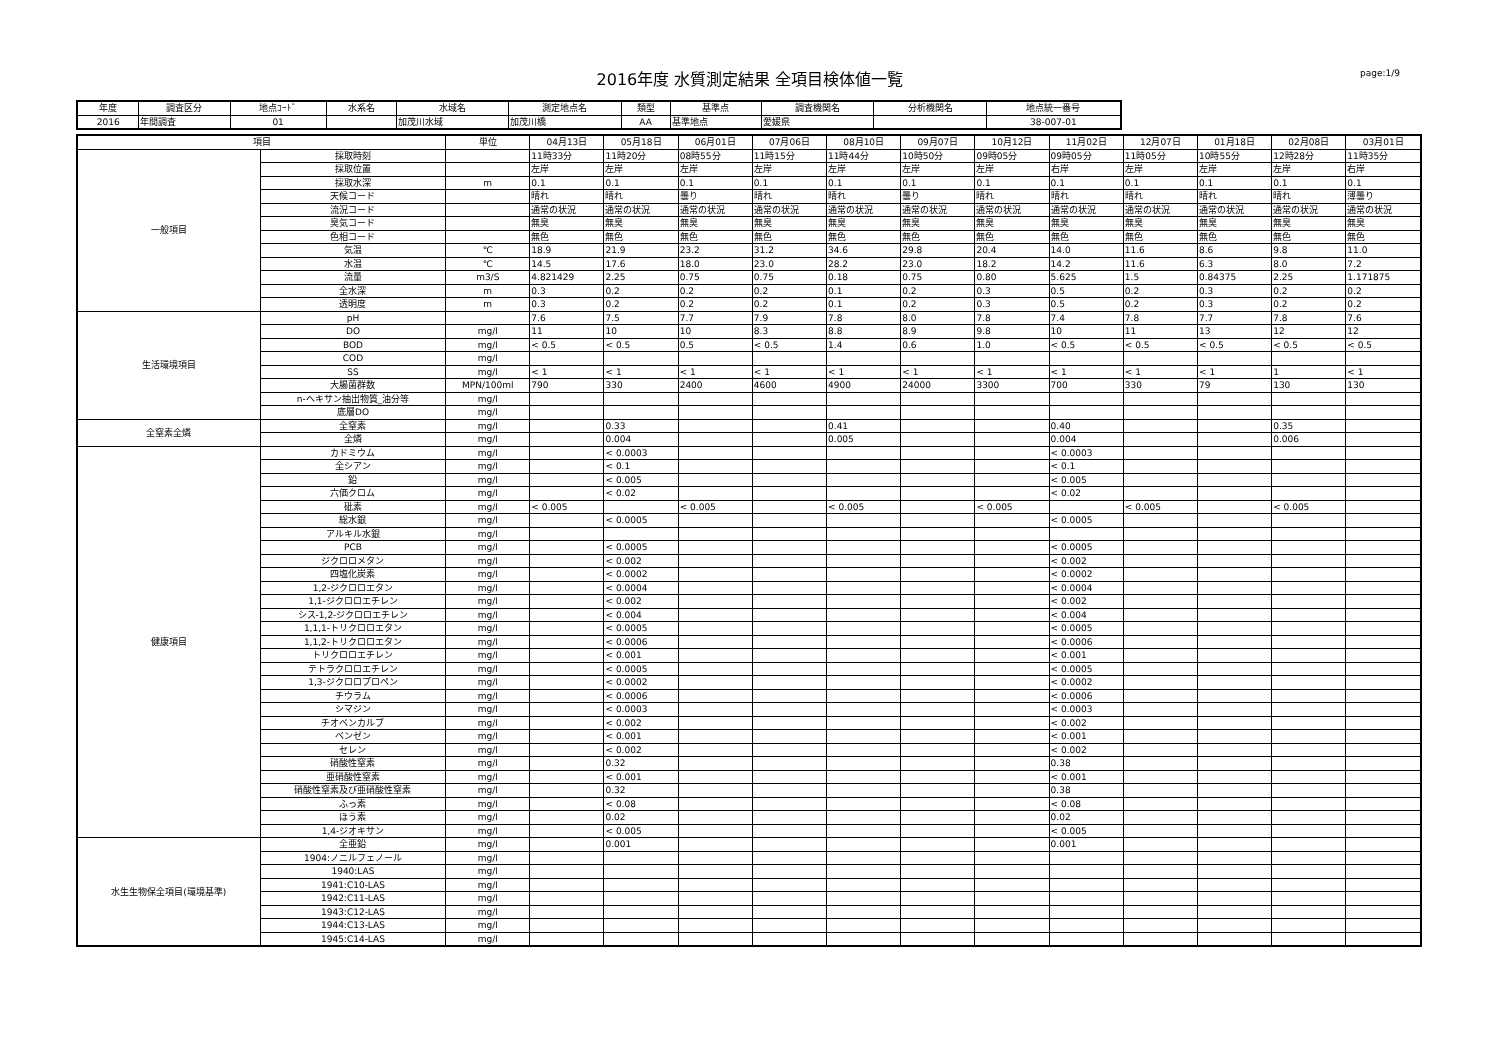2016年度 水質測定結果 全項目検体値一覧
page:1/9
| 年度 | 調査区分 | 地点ｺｰﾄﾞ | 水系名 | 水域名 | 測定地点名 | 類型 | 基準点 | 調査機関名 | 分析機関名 | 地点統一番号 |
| --- | --- | --- | --- | --- | --- | --- | --- | --- | --- | --- |
| 2016 | 年間調査 | 01 | | 加茂川水域 | 加茂川橋 | AA | 基準地点 | 愛媛県 | | 38-007-01 |
| 項目 | | 単位 | 04月13日 | 05月18日 | 06月01日 | 07月06日 | 08月10日 | 09月07日 | 10月12日 | 11月02日 | 12月07日 | 01月18日 | 02月08日 | 03月01日 |
| --- | --- | --- | --- | --- | --- | --- | --- | --- | --- | --- | --- | --- | --- | --- |
| 一般項目 | 採取時刻 | | 11時33分 | 11時20分 | 08時55分 | 11時15分 | 11時44分 | 10時50分 | 09時05分 | 09時05分 | 11時05分 | 10時55分 | 12時28分 | 11時35分 |
| | 採取位置 | | 左岸 | 左岸 | 左岸 | 左岸 | 左岸 | 左岸 | 左岸 | 右岸 | 左岸 | 左岸 | 左岸 | 右岸 |
| | 採取水深 | m | 0.1 | 0.1 | 0.1 | 0.1 | 0.1 | 0.1 | 0.1 | 0.1 | 0.1 | 0.1 | 0.1 | 0.1 |
| | 天候コード | | 晴れ | 晴れ | 曇り | 晴れ | 晴れ | 曇り | 晴れ | 晴れ | 晴れ | 晴れ | 晴れ | 薄曇り |
| | 流況コード | | 通常の状況 | 通常の状況 | 通常の状況 | 通常の状況 | 通常の状況 | 通常の状況 | 通常の状況 | 通常の状況 | 通常の状況 | 通常の状況 | 通常の状況 | 通常の状況 |
| | 臭気コード | | 無臭 | 無臭 | 無臭 | 無臭 | 無臭 | 無臭 | 無臭 | 無臭 | 無臭 | 無臭 | 無臭 | 無臭 |
| | 色相コード | | 無色 | 無色 | 無色 | 無色 | 無色 | 無色 | 無色 | 無色 | 無色 | 無色 | 無色 | 無色 |
| | 気温 | ℃ | 18.9 | 21.9 | 23.2 | 31.2 | 34.6 | 29.8 | 20.4 | 14.0 | 11.6 | 8.6 | 9.8 | 11.0 |
| | 水温 | ℃ | 14.5 | 17.6 | 18.0 | 23.0 | 28.2 | 23.0 | 18.2 | 14.2 | 11.6 | 6.3 | 8.0 | 7.2 |
| | 流量 | m3/S | 4.821429 | 2.25 | 0.75 | 0.75 | 0.18 | 0.75 | 0.80 | 5.625 | 1.5 | 0.84375 | 2.25 | 1.171875 |
| | 全水深 | m | 0.3 | 0.2 | 0.2 | 0.2 | 0.1 | 0.2 | 0.3 | 0.5 | 0.2 | 0.3 | 0.2 | 0.2 |
| | 透明度 | m | 0.3 | 0.2 | 0.2 | 0.2 | 0.1 | 0.2 | 0.3 | 0.5 | 0.2 | 0.3 | 0.2 | 0.2 |
| 生活環境項目 | pH | | 7.6 | 7.5 | 7.7 | 7.9 | 7.8 | 8.0 | 7.8 | 7.4 | 7.8 | 7.7 | 7.8 | 7.6 |
| | DO | mg/l | 11 | 10 | 10 | 8.3 | 8.8 | 8.9 | 9.8 | 10 | 11 | 13 | 12 | 12 |
| | BOD | mg/l | < 0.5 | < 0.5 | 0.5 | < 0.5 | 1.4 | 0.6 | 1.0 | < 0.5 | < 0.5 | < 0.5 | < 0.5 | < 0.5 |
| | COD | mg/l | | | | | | | | | | | | |
| | SS | mg/l | < 1 | < 1 | < 1 | < 1 | < 1 | < 1 | < 1 | < 1 | < 1 | < 1 | 1 | < 1 |
| | 大腸菌群数 | MPN/100ml | 790 | 330 | 2400 | 4600 | 4900 | 24000 | 3300 | 700 | 330 | 79 | 130 | 130 |
| | n-ヘキサン抽出物質_油分等 | mg/l | | | | | | | | | | | | |
| | 底層DO | mg/l | | | | | | | | | | | | |
| 全窒素全燐 | 全窒素 | mg/l | | 0.33 | | | 0.41 | | | 0.40 | | | 0.35 | |
| | 全燐 | mg/l | | 0.004 | | | 0.005 | | | 0.004 | | | 0.006 | |
| 健康項目 | カドミウム | mg/l | | < 0.0003 | | | | | | < 0.0003 | | | | |
| | 全シアン | mg/l | | < 0.1 | | | | | | < 0.1 | | | | |
| | 鉛 | mg/l | | < 0.005 | | | | | | < 0.005 | | | | |
| | 六価クロム | mg/l | | < 0.02 | | | | | | < 0.02 | | | | |
| | 砒素 | mg/l | < 0.005 | | < 0.005 | | < 0.005 | | < 0.005 | | < 0.005 | | < 0.005 | |
| | 総水銀 | mg/l | | < 0.0005 | | | | | | < 0.0005 | | | | |
| | アルキル水銀 | mg/l | | | | | | | | | | | | |
| | PCB | mg/l | | < 0.0005 | | | | | | < 0.0005 | | | | |
| | ジクロロメタン | mg/l | | < 0.002 | | | | | | < 0.002 | | | | |
| | 四塩化炭素 | mg/l | | < 0.0002 | | | | | | < 0.0002 | | | | |
| | 1,2-ジクロロエタン | mg/l | | < 0.0004 | | | | | | < 0.0004 | | | | |
| | 1,1-ジクロロエチレン | mg/l | | < 0.002 | | | | | | < 0.002 | | | | |
| | シス-1,2-ジクロロエチレン | mg/l | | < 0.004 | | | | | | < 0.004 | | | | |
| | 1,1,1-トリクロロエタン | mg/l | | < 0.0005 | | | | | | < 0.0005 | | | | |
| | 1,1,2-トリクロロエタン | mg/l | | < 0.0006 | | | | | | < 0.0006 | | | | |
| | トリクロロエチレン | mg/l | | < 0.001 | | | | | | < 0.001 | | | | |
| | テトラクロロエチレン | mg/l | | < 0.0005 | | | | | | < 0.0005 | | | | |
| | 1,3-ジクロロプロペン | mg/l | | < 0.0002 | | | | | | < 0.0002 | | | | |
| | チウラム | mg/l | | < 0.0006 | | | | | | < 0.0006 | | | | |
| | シマジン | mg/l | | < 0.0003 | | | | | | < 0.0003 | | | | |
| | チオベンカルブ | mg/l | | < 0.002 | | | | | | < 0.002 | | | | |
| | ベンゼン | mg/l | | < 0.001 | | | | | | < 0.001 | | | | |
| | セレン | mg/l | | < 0.002 | | | | | | < 0.002 | | | | |
| | 硝酸性窒素 | mg/l | | 0.32 | | | | | | 0.38 | | | | |
| | 亜硝酸性窒素 | mg/l | | < 0.001 | | | | | | < 0.001 | | | | |
| | 硝酸性窒素及び亜硝酸性窒素 | mg/l | | 0.32 | | | | | | 0.38 | | | | |
| | ふっ素 | mg/l | | < 0.08 | | | | | | < 0.08 | | | | |
| | ほう素 | mg/l | | 0.02 | | | | | | 0.02 | | | | |
| | 1,4-ジオキサン | mg/l | | < 0.005 | | | | | | < 0.005 | | | | |
| 水生生物保全項目(環境基準) | 全亜鉛 | mg/l | | 0.001 | | | | | | 0.001 | | | | |
| | 1904:ノニルフェノール | mg/l | | | | | | | | | | | | |
| | 1940:LAS | mg/l | | | | | | | | | | | | |
| | 1941:C10-LAS | mg/l | | | | | | | | | | | | |
| | 1942:C11-LAS | mg/l | | | | | | | | | | | | |
| | 1943:C12-LAS | mg/l | | | | | | | | | | | | |
| | 1944:C13-LAS | mg/l | | | | | | | | | | | | |
| | 1945:C14-LAS | mg/l | | | | | | | | | | | | |